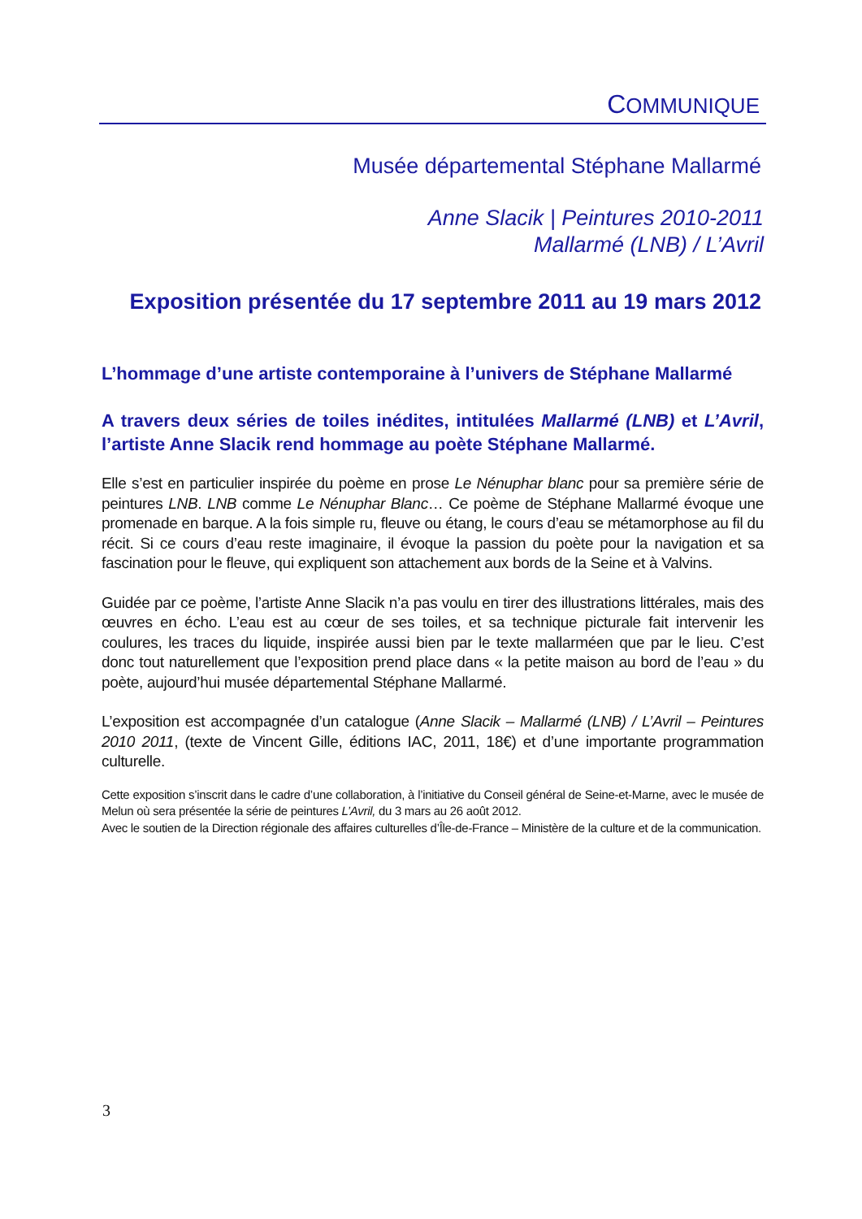COMMUNIQUE
Musée départemental Stéphane Mallarmé
Anne Slacik | Peintures 2010-2011
Mallarmé (LNB) / L’Avril
Exposition présentée du 17 septembre 2011 au 19 mars 2012
L’hommage d’une artiste contemporaine à l’univers de Stéphane Mallarmé
A travers deux séries de toiles inédites, intitulées Mallarmé (LNB) et L’Avril, l’artiste Anne Slacik rend hommage au poète Stéphane Mallarmé.
Elle s’est en particulier inspirée du poème en prose Le Nénuphar blanc pour sa première série de peintures LNB. LNB comme Le Nénuphar Blanc… Ce poème de Stéphane Mallarmé évoque une promenade en barque. A la fois simple ru, fleuve ou étang, le cours d’eau se métamorphose au fil du récit. Si ce cours d’eau reste imaginaire, il évoque la passion du poète pour la navigation et sa fascination pour le fleuve, qui expliquent son attachement aux bords de la Seine et à Valvins.
Guidée par ce poème, l’artiste Anne Slacik n’a pas voulu en tirer des illustrations littérales, mais des œuvres en écho. L’eau est au cœur de ses toiles, et sa technique picturale fait intervenir les coulures, les traces du liquide, inspirée aussi bien par le texte mallarméen que par le lieu. C’est donc tout naturellement que l’exposition prend place dans « la petite maison au bord de l’eau » du poète, aujourd’hui musée départemental Stéphane Mallarmé.
L’exposition est accompagnée d’un catalogue (Anne Slacik – Mallarmé (LNB) / L’Avril – Peintures 2010 2011, (texte de Vincent Gille, éditions IAC, 2011, 18€) et d’une importante programmation culturelle.
Cette exposition s’inscrit dans le cadre d’une collaboration, à l’initiative du Conseil général de Seine-et-Marne, avec le musée de Melun où sera présentée la série de peintures L’Avril, du 3 mars au 26 août 2012.
Avec le soutien de la Direction régionale des affaires culturelles d’Île-de-France – Ministère de la culture et de la communication.
3